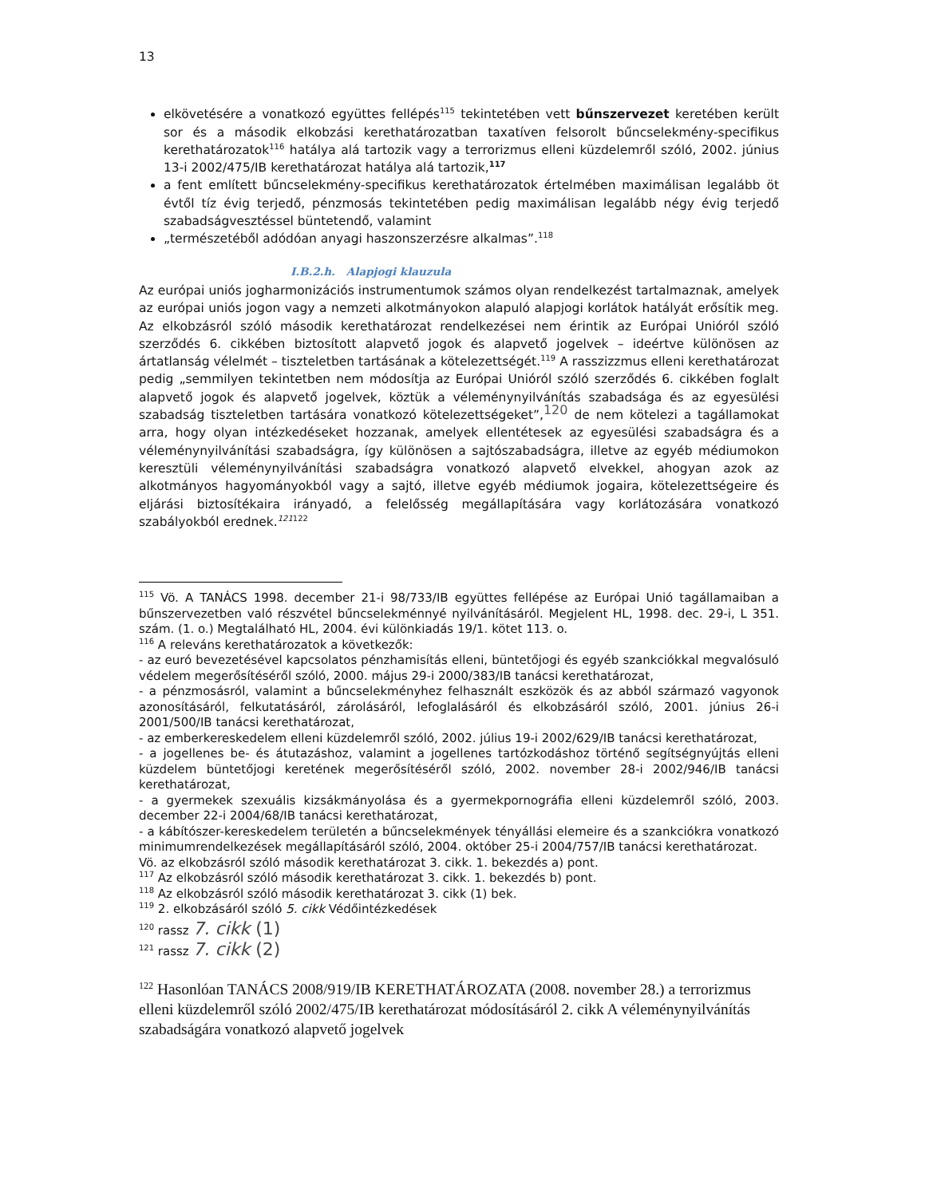13
elkövetésére a vonatkozó együttes fellépés<sup>115</sup> tekintetében vett bűnszervezet keretében került sor és a második elkobzási kerethatározatban taxatíven felsorolt bűncselekmény-specifikus kerethatározatok<sup>116</sup> hatálya alá tartozik vagy a terrorizmus elleni küzdelemről szóló, 2002. június 13-i 2002/475/IB kerethatározat hatálya alá tartozik,<sup>117</sup>
a fent említett bűncselekmény-specifikus kerethatározatok értelmében maximálisan legalább öt évtől tíz évig terjedő, pénzmosás tekintetében pedig maximálisan legalább négy évig terjedő szabadságvesztéssel büntetendő, valamint
„természetéből adódóan anyagi haszonszerzésre alkalmas”.<sup>118</sup>
I.B.2.h. Alapjogi klauzula
Az európai uniós jogharmonizációs instrumentumok számos olyan rendelkezést tartalmaznak, amelyek az európai uniós jogon vagy a nemzeti alkotmányokon alapuló alapjogi korlátok hatályát erősítik meg. Az elkobzásról szóló második kerethatározat rendelkezései nem érintik az Európai Unióról szóló szerződés 6. cikkében biztosított alapvető jogok és alapvető jogelvek – ideértve különösen az ártatlanság vélelmét – tiszteletben tartásának a kötelezettségét.<sup>119</sup> A rasszizzmus elleni kerethatározat pedig „semmilyen tekintetben nem módosítja az Európai Unióról szóló szerződés 6. cikkében foglalt alapvető jogok és alapvető jogelvek, köztük a véleménynyilvánítás szabadsága és az egyesülési szabadság tiszteletben tartására vonatkozó kötelezettségeket”,<sup>120</sup> de nem kötelezi a tagállamokat arra, hogy olyan intézkedéseket hozzanak, amelyek ellentétesek az egyesülési szabadságra és a véleménynyilvánítási szabadságra, így különösen a sajtószabadságra, illetve az egyéb médiumokon keresztüli véleménynyilvánítási szabadságra vonatkozó alapvető elvekkel, ahogyan azok az alkotmányos hagyományokból vagy a sajtó, illetve egyéb médiumok jogaira, kötelezettségeire és eljárási biztosítékaira irányadó, a felelősség megállapítására vagy korlátozására vonatkozó szabályokból erednek.<sup>121</sup><sup>122</sup>
<sup>115</sup> Vö. A TANÁCS 1998. december 21-i 98/733/IB együttes fellépése az Európai Unió tagállamaiban a bűnszervezetben való részvétel bűncselekménnyé nyilvánításáról. Megjelent HL, 1998. dec. 29-i, L 351. szám. (1. o.) Megtalálható HL, 2004. évi különkiadás 19/1. kötet 113. o.
<sup>116</sup> A releváns kerethatározatok a következők:
- az euró bevezetésével kapcsolatos pénzhamisítás elleni, büntetőjogi és egyéb szankciókkal megvalósuló védelem megerősítéséről szóló, 2000. május 29-i 2000/383/IB tanácsi kerethatározat,
- a pénzmosásról, valamint a bűncselekményhez felhasznált eszközök és az abból származó vagyonok azonosításáról, felkutatásáról, zárolásáról, lefoglalásáról és elkobzásáról szóló, 2001. június 26-i 2001/500/IB tanácsi kerethatározat,
- az emberkereskedelem elleni küzdelemről szóló, 2002. július 19-i 2002/629/IB tanácsi kerethatározat,
- a jogellenes be- és átutazáshoz, valamint a jogellenes tartózkodáshoz történő segítségnyújtás elleni küzdelem büntetőjogi keretének megerősítéséről szóló, 2002. november 28-i 2002/946/IB tanácsi kerethatározat,
- a gyermekek szexuális kizsákmányolása és a gyermekpornográfia elleni küzdelemről szóló, 2003. december 22-i 2004/68/IB tanácsi kerethatározat,
- a kábítószer-kereskedelem területén a bűncselekmények tényállási elemeire és a szankciókra vonatkozó minimumrendelkezések megállapításáról szóló, 2004. október 25-i 2004/757/IB tanácsi kerethatározat.
Vö. az elkobzásról szóló második kerethatározat 3. cikk. 1. bekezdés a) pont.
<sup>117</sup> Az elkobzásról szóló második kerethatározat 3. cikk. 1. bekezdés b) pont.
<sup>118</sup> Az elkobzásról szóló második kerethatározat 3. cikk (1) bek.
<sup>119</sup> 2. elkobzásáról szóló 5. cikk Védőintézkedések
<sup>120</sup> rassz 7. cikk (1)
<sup>121</sup> rassz 7. cikk (2)
<sup>122</sup> Hasonlóan TANÁCS 2008/919/IB KERETHATÁROZATA (2008. november 28.) a terrorizmus elleni küzdelemről szóló 2002/475/IB kerethatározat módosításáról 2. cikk A véleménynyilvánítás szabadságára vonatkozó alapvető jogelvek